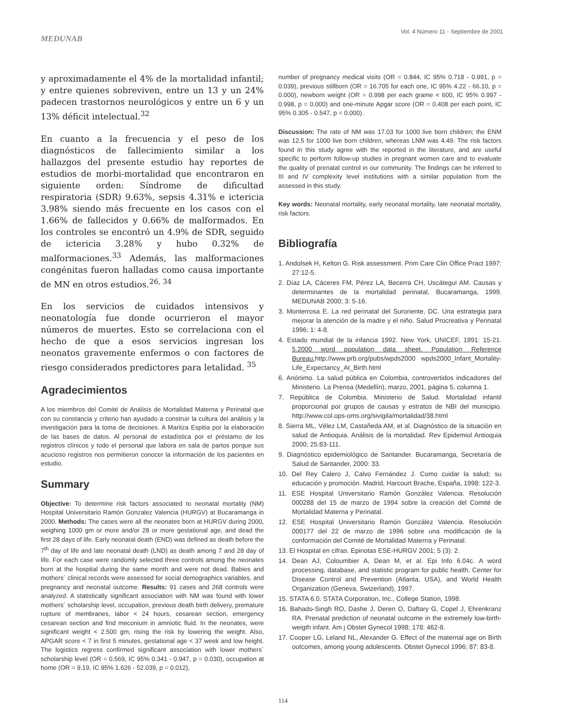MEDUNAB
Vol. 4 Número 11 - Septiembre de 2001
y aproximadamente el 4% de la mortalidad infantil; y entre quienes sobreviven, entre un 13 y un 24% padecen trastornos neurológicos y entre un 6 y un 13% déficit intelectual.<sup>32</sup>
En cuanto a la frecuencia y el peso de los diagnósticos de fallecimiento similar a los hallazgos del presente estudio hay reportes de estudios de morbi-mortalidad que encontraron en siguiente orden: Síndrome de dificultad respiratoria (SDR) 9.63%, sepsis 4.31% e ictericia 3.98% siendo más frecuente en los casos con el 1.66% de fallecidos y 0.66% de malformados. En los controles se encontró un 4.9% de SDR, seguido de ictericia 3.28% y hubo 0.32% de malformaciones.<sup>33</sup> Además, las malformaciones congénitas fueron halladas como causa importante de MN en otros estudios.<sup>26, 34</sup>
En los servicios de cuidados intensivos y neonatología fue donde ocurrieron el mayor números de muertes. Esto se correlaciona con el hecho de que a esos servicios ingresan los neonatos gravemente enfermos o con factores de riesgo considerados predictores para letalidad. <sup>35</sup>
Agradecimientos
A los miembros del Comité de Análisis de Mortalidad Materna y Perinatal que con su constancia y criterio han ayudado a construir la cultura del análisis y la investigación para la toma de decisiones. A Maritza Espitia por la elaboración de las bases de datos. Al personal de estadística por el préstamo de los registros clínicos y todo el personal que labora en sala de partos porque sus acucioso registros nos permitieron conocer la información de los pacientes en estudio.
Summary
Objective: To determine risk factors associated to neonatal mortality (NM) Hospital Universitario Ramón Gonzalez Valencia (HURGV) at Bucaramanga in 2000. Methods: The cases were all the neonates born at HURGV during 2000, weighing 1000 gm or more and/or 28 or more gestational age, and dead the first 28 days of life. Early neonatal death (END) was defined as death before the 7<sup>th</sup> day of life and late neonatal death (LND) as death among 7 and 28 day of life. For each case were randomly selected three controls among the neonates born at the hospital during the same month and were not dead. Babies and mothers´ clinical records were assessed for social demographics variables, and pregnancy and neonatal outcome. Results: 91 cases and 268 controls were analyzed. A statistically significant association with NM was found with lower mothers´ scholarship level, occupation, previous death birth delivery, premature rupture of membranes, labor < 24 hours, cesarean section, emergency cesarean section and find meconium in amniotic fluid. In the neonates, were significant weight < 2.500 gm, rising the risk by lowering the weight. Also, APGAR score < 7 in first 5 minutes, gestational age < 37 week and low height. The logistics regress confirmed significant association with lower mothers´ scholarship level (OR = 0.569, IC 95% 0.341 - 0.947, p = 0.030), occupation at home (OR = 9.19, IC 95% 1.626 - 52.039, p = 0.012),
number of pregnancy medical visits (OR = 0.844, IC 95% 0.718 - 0.991, p = 0.039), previous stillborn (OR = 16.705 for each one, IC 95% 4.22 - 66.10, p = 0.000), newborn weight (OR = 0.998 per each grame < 600, IC 95% 0.997 - 0.998, p = 0.000) and one-minute Apgar score (OR = 0.408 per each point, IC 95% 0.305 - 0.547, p = 0.000).
Discussion: The rate of NM was 17.03 for 1000 live born children; the ENM was 12.5 for 1000 live born children, whereas LNM was 4.49. The risk factors found in this study agree with the reported in the literature, and are useful specific to perform follow-up studies in pregnant women care and to evaluate the quality of prenatal control in our community. The findings can be inferred to III and IV complexity level institutions with a similar population from the assessed in this study.
Key words: Neonatal mortality, early neonatal mortality, late neonatal mortality, risk factors.
Bibliografía
1. Andolsek H, Kelton G. Risk assessment. Prim Care Clin Office Pract 1997; 27:12-5.
2. Díaz LA, Cáceres FM, Pérez LA, Becerra CH, Uscátegui AM. Causas y determinantes de la mortalidad perinatal, Bucaramanga, 1999. MEDUNAB 2000; 3: 5-16.
3. Monterrosa E. La red perinatal del Suroriente, DC. Una estrategia para mejorar la atención de la madre y el niño. Salud Procreativa y Perinatal 1996; 1: 4-8.
4. Estado mundial de la infancia 1992. New York, UNICEF, 1991: 15-21. 5.2000 word population data sheet. Population Reference Bureau. http://www.prb.org/pubs/wpds2000 wpds2000_Infant_Mortality-Life_Expectancy_At_Birth.html
6. Anónimo. La salud pública en Colombia, controvertidos indicadores del Ministerio. La Prensa (Medellín), marzo, 2001, página 5, columna 1.
7. República de Colombia. Ministerio de Salud. Mortalidad infantil proporcional por grupos de causas y estratos de NBI del municipio. http://www.col.ops-oms.org/sivigila/mortalidad/38.html
8. Sierra ML, Vélez LM, Castañeda AM, et al. Diagnóstico de la situación en salud de Antioquia. Análisis de la mortalidad. Rev Epidemiol Antioquia 2000; 25:83-111.
9. Diagnóstico epidemiológico de Santander. Bucaramanga, Secretaría de Salud de Santander, 2000: 33.
10. Del Rey Calero J, Calvo Fernández J. Como cuidar la salud; su educación y promoción. Madrid, Harcourt Brache, España, 1998: 122-3.
11. ESE Hospital Universitario Ramón González Valencia. Resolución 000288 del 15 de marzo de 1994 sobre la creación del Comité de Mortalidad Materna y Perinatal.
12. ESE Hospital Universitario Ramón González Valencia. Resolución 000177 del 22 de marzo de 1996 sobre una modificación de la conformación del Comité de Mortalidad Materna y Perinatal.
13. El Hospital en cifras. Epinotas ESE-HURGV 2001; 5 (3): 2.
14. Dean AJ, Coloumbier A, Dean M, et al. Epi Info 6.04c. A word processing, database, and statistic program for public health. Center for Disease Control and Prevention (Atlanta, USA), and World Health Organization (Geneva, Swizerland), 1997.
15. STATA 6.0. STATA Corporation, Inc., College Station, 1998.
16. Bahado-Singh RO, Dashe J, Deren O, Daftary G, Copel J, Ehrenkranz RA. Prenatal prediction of neonatal outcome in the extremely low-birth-weigth infant. Am j Obstet Gynecol 1998; 178: 462-8.
17. Cooper LG, Leland NL, Alexander G. Effect of the maternal age on Birth outcomes, among young adolescents. Obstet Gynecol 1996; 87: 83-8.
114